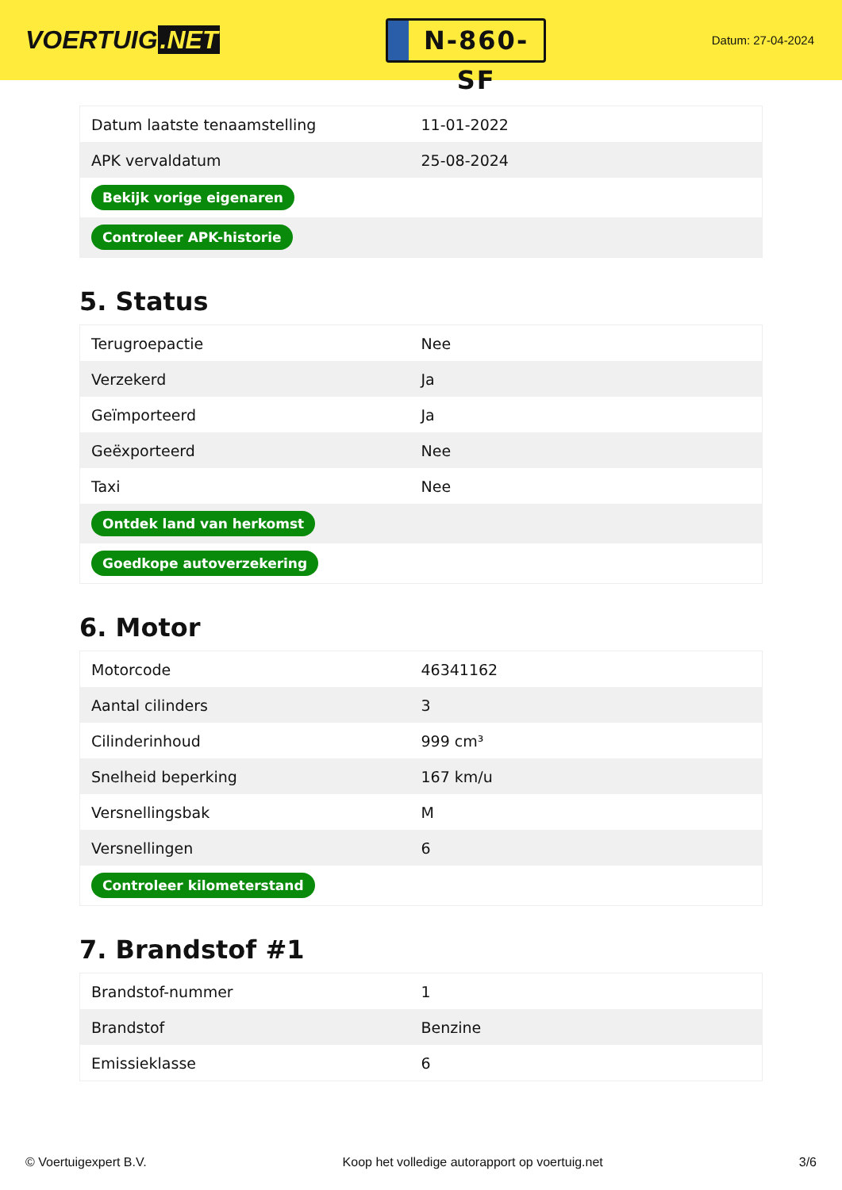VOERTUIG.NET
N-860-SF
Datum: 27-04-2024
| Datum laatste tenaamstelling | 11-01-2022 |
| APK vervaldatum | 25-08-2024 |
| Bekijk vorige eigenaren | |
| Controleer APK-historie | |
5. Status
| Terugroepactie | Nee |
| Verzekerd | Ja |
| Geïmporteerd | Ja |
| Geëxporteerd | Nee |
| Taxi | Nee |
| Ontdek land van herkomst | |
| Goedkope autoverzekering | |
6. Motor
| Motorcode | 46341162 |
| Aantal cilinders | 3 |
| Cilinderinhoud | 999 cm³ |
| Snelheid beperking | 167 km/u |
| Versnellingsbak | M |
| Versnellingen | 6 |
| Controleer kilometerstand | |
7. Brandstof #1
| Brandstof-nummer | 1 |
| Brandstof | Benzine |
| Emissieklasse | 6 |
© Voertuigexpert B.V. Koop het volledige autorapport op voertuig.net 3/6